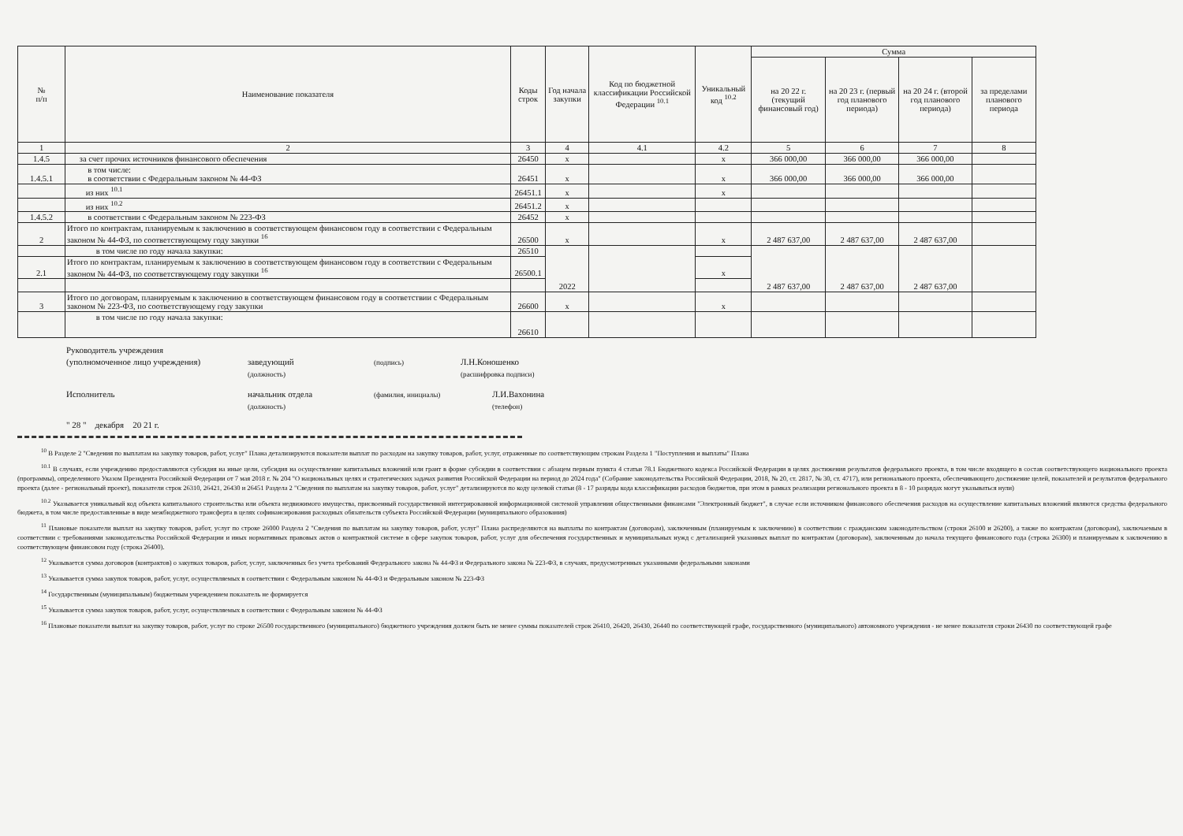| № п/п | Наименование показателя | Коды строк | Год начала закупки | Код по бюджетной классификации Российской Федерации <sup>10.1</sup> | Уникальный код <sup>10.2</sup> | Сумма | | | |
| --- | --- | --- | --- | --- | --- | --- | --- | --- | --- |
| | | | | | | на 20 22 г. (текущий финансовый год) | на 20 23 г. (первый год планового периода) | на 20 24 г. (второй год планового периода) | за пределами планового периода |
| 1 | 2 | 3 | 4 | 4.1 | 4.2 | 5 | 6 | 7 | 8 |
| 1.4.5 | за счет прочих источников финансового обеспечения | 26450 | x | | x | 366 000,00 | 366 000,00 | 366 000,00 | |
| 1.4.5.1 | в том числе: в соответствии с Федеральным законом № 44-ФЗ | 26451 | x | | x | 366 000,00 | 366 000,00 | 366 000,00 | |
| | из них <sup>10.1</sup> | 26451.1 | x | | x | | | | |
| | из них <sup>10.2</sup> | 26451.2 | x | | | | | | |
| 1.4.5.2 | в соответствии с Федеральным законом № 223-ФЗ | 26452 | x | | | | | | |
| 2 | Итого по контрактам, планируемым к заключению в соответствующем финансовом году в соответствии с Федеральным законом № 44-ФЗ, по соответствующему году закупки <sup>16</sup> | 26500 | x | | x | 2 487 637,00 | 2 487 637,00 | 2 487 637,00 | |
| | в том числе по году начала закупки: | 26510 | 2022 | | | 2 487 637,00 | 2 487 637,00 | 2 487 637,00 | |
| 2.1 | Итого по контрактам, планируемым к заключению в соответствующем финансовом году в соответствии с Федеральным законом № 44-ФЗ, по соответствующему году закупки <sup>16</sup> | 26500.1 | | | x | | | | |
| 3 | Итого по договорам, планируемым к заключению в соответствующем финансовом году в соответствии с Федеральным законом № 223-ФЗ, по соответствующему году закупки | 26600 | x | | x | | | | |
| | в том числе по году начала закупки: | 26610 | | | | | | | |
Руководитель учреждения
(уполномоченное лицо учреждения) заведующий
(должность) (подпись) Л.Н.Коношенко
(расшифровка подписи)
Исполнитель начальник отдела
(должность) (фамилия, инициалы) Л.И.Вахонина
(телефон)
" 28 " декабря 20 21 г.
<sup>10</sup> В Разделе 2 "Сведения по выплатам на закупку товаров, работ, услуг" Плана детализируются показатели выплат по расходам на закупку товаров, работ, услуг, отраженные по соответствующим строкам Раздела 1 "Поступления и выплаты" Плана
<sup>10.1</sup> В случаях, если учреждению предоставляются субсидия на иные цели, субсидия на осуществление капитальных вложений или грант в форме субсидии в соответствии с абзацем первым пункта 4 статьи 78.1 Бюджетного кодекса Российской Федерации в целях достижения результатов федерального проекта, в том числе входящего в состав соответствующего национального проекта (программы), определенного Указом Президента Российской Федерации от 7 мая 2018 г. № 204 "О национальных целях и стратегических задачах развития Российской Федерации на период до 2024 года" (Собрание законодательства Российской Федерации, 2018, № 20, ст. 2817, № 30, ст. 4717), или регионального проекта, обеспечивающего достижение целей, показателей и результатов федерального проекта (далее - региональный проект), показатели строк 26310, 26421, 26430 и 26451 Раздела 2 "Сведения по выплатам на закупку товаров, работ, услуг" детализируются по коду целевой статьи (8 - 17 разряды кода классификации расходов бюджетов, при этом в рамках реализации регионального проекта в 8 - 10 разрядах могут указываться нули)
<sup>10.2</sup> Указывается уникальный код объекта капитального строительства или объекта недвижимого имущества, присвоенный государственной интегрированной информационной системой управления общественными финансами "Электронный бюджет", в случае если источником финансового обеспечения расходов на осуществление капитальных вложений являются средства федерального бюджета, в том числе предоставленные в виде межбюджетного трансферта в целях софинансирования расходных обязательств субъекта Российской Федерации (муниципального образования)
<sup>11</sup> Плановые показатели выплат на закупку товаров, работ, услуг по строке 26000 Раздела 2 "Сведения по выплатам на закупку товаров, работ, услуг" Плана распределяются на выплаты по контрактам (договорам), заключенным (планируемым к заключению) в соответствии с гражданским законодательством (строки 26100 и 26200), а также по контрактам (договорам), заключаемым в соответствии с требованиями законодательства Российской Федерации и иных нормативных правовых актов о контрактной системе в сфере закупок товаров, работ, услуг для обеспечения государственных и муниципальных нужд с детализацией указанных выплат по контрактам (договорам), заключенным до начала текущего финансового года (строка 26300) и планируемым к заключению в соответствующем финансовом году (строка 26400).
<sup>12</sup> Указывается сумма договоров (контрактов) о закупках товаров, работ, услуг, заключенных без учета требований Федерального закона № 44-ФЗ и Федерального закона № 223-ФЗ, в случаях, предусмотренных указанными федеральными законами
<sup>13</sup> Указывается сумма закупок товаров, работ, услуг, осуществляемых в соответствии с Федеральным законом № 44-ФЗ и Федеральным законом № 223-ФЗ
<sup>14</sup> Государственным (муниципальным) бюджетным учреждением показатель не формируется
<sup>15</sup> Указывается сумма закупок товаров, работ, услуг, осуществляемых в соответствии с Федеральным законом № 44-ФЗ
<sup>16</sup> Плановые показатели выплат на закупку товаров, работ, услуг по строке 26500 государственного (муниципального) бюджетного учреждения должен быть не менее суммы показателей строк 26410, 26420, 26430, 26440 по соответствующей графе, государственного (муниципального) автономного учреждения - не менее показателя строки 26430 по соответствующей графе